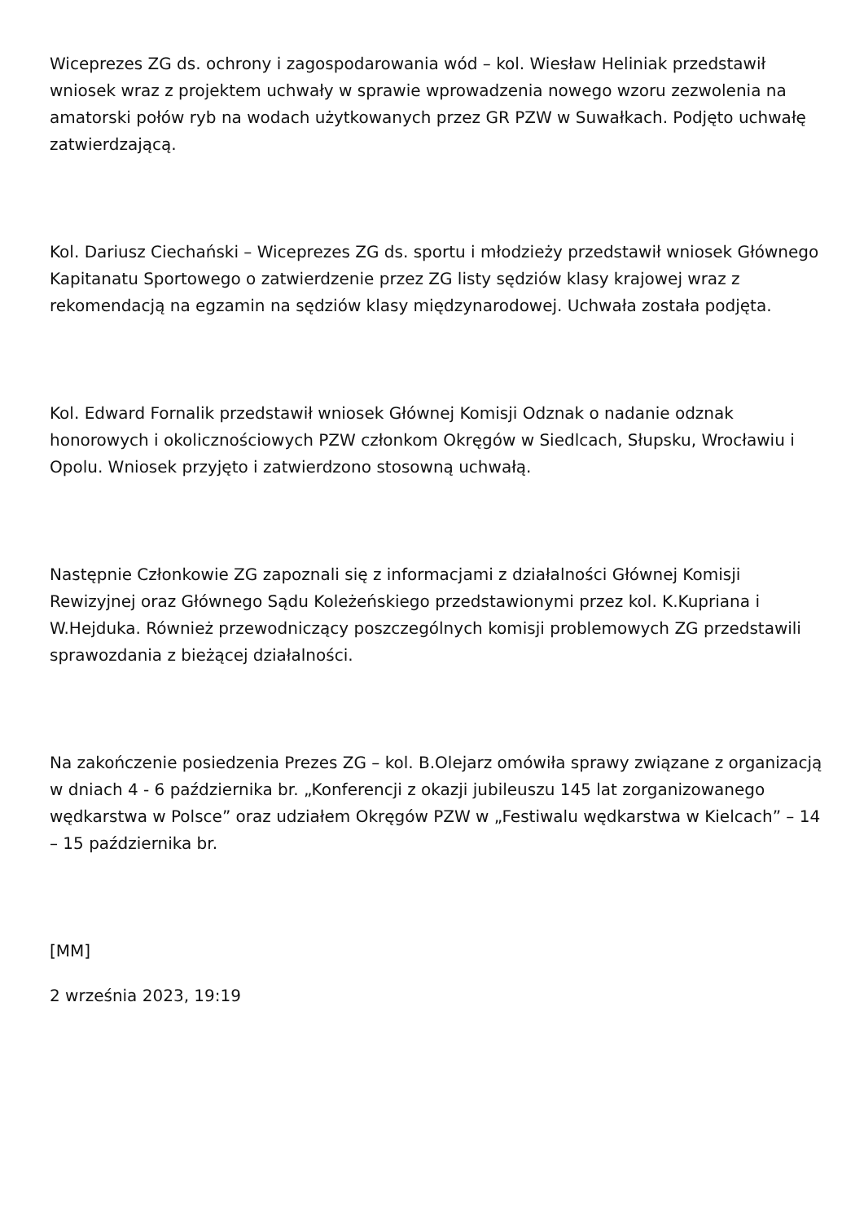Wiceprezes ZG ds. ochrony i zagospodarowania wód – kol. Wiesław Heliniak przedstawił wniosek wraz z projektem uchwały w sprawie wprowadzenia nowego wzoru zezwolenia na amatorski połów ryb na wodach użytkowanych przez GR PZW w Suwałkach. Podjęto uchwałę zatwierdzającą.
Kol. Dariusz Ciechański – Wiceprezes ZG ds. sportu i młodzieży przedstawił wniosek Głównego Kapitanatu Sportowego o zatwierdzenie przez ZG listy sędziów klasy krajowej wraz z rekomendacją na egzamin na sędziów klasy międzynarodowej. Uchwała została podjęta.
Kol. Edward Fornalik przedstawił wniosek Głównej Komisji Odznak o nadanie odznak honorowych i okolicznościowych PZW członkom Okręgów w Siedlcach, Słupsku, Wrocławiu i Opolu. Wniosek przyjęto i zatwierdzono stosowną uchwałą.
Następnie Członkowie ZG zapoznali się z informacjami z działalności Głównej Komisji Rewizyjnej oraz Głównego Sądu Koleżeńskiego przedstawionymi przez kol. K.Kupriana i W.Hejduka. Również przewodniczący poszczególnych komisji problemowych ZG przedstawili sprawozdania z bieżącej działalności.
Na zakończenie posiedzenia Prezes ZG – kol. B.Olejarz omówiła sprawy związane z organizacją w dniach 4 - 6 października br. „Konferencji z okazji jubileuszu 145 lat zorganizowanego wędkarstwa w Polsce” oraz udziałem Okręgów PZW w „Festiwalu wędkarstwa w Kielcach” – 14 – 15 października br.
[MM]
2 września 2023, 19:19